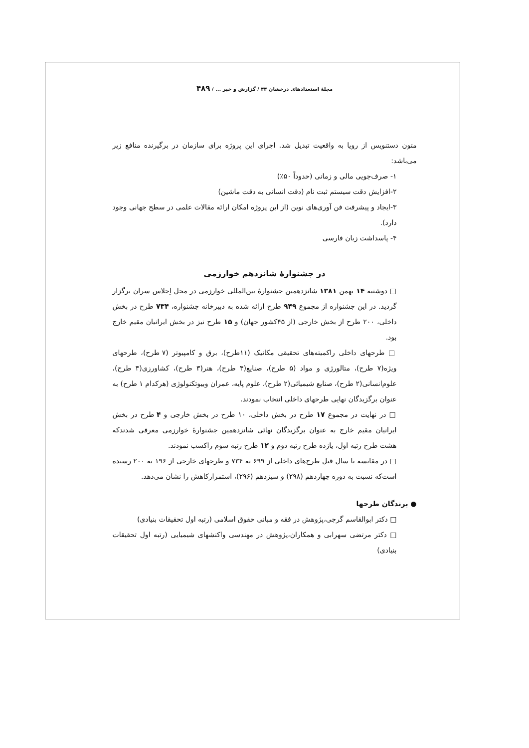مجلهٔ استعدادهای درخشان ۴۴ / گزارش و خبر ... / ۴۸۹
متون دستنویس از رویا به واقعیت تبدیل شد. اجرای این پروژه برای سازمان در برگیرنده منافع زیر می‌باشد:
۱- صرف‌جویی مالی و زمانی (حدوداً ۵۰٪)
۲-افزایش دقت سیستم ثبت نام (دقت انسانی به دقت ماشین)
۳-ایجاد و پیشرفت فن آوری‌های نوین (از این پروژه امکان ارائه مقالات علمی در سطح جهانی وجود دارد).
۴- پاسداشت زبان فارسی
در جشنوارهٔ شانزدهم خوارزمی
□ دوشنبه ۱۴ بهمن ۱۳۸۱ شانزدهمین جشنوارهٔ بین‌المللی خوارزمی در محل اِجلاس سران برگزار گردید. در این جشنواره از مجموع ۹۴۹ طرح ارائه شده به دبیرخانه جشنواره، ۷۳۴ طرح در بخش داخلی، ۲۰۰ طرح از بخش خارجی (از ۴۵کشور جهان) و ۱۵ طرح نیز در بخش ایرانیان مقیم خارج بود.
□ طرحهای داخلی راکمیته‌های تحقیقی مکانیک (۱۱طرح)، برق و کامپیوتر (۷ طرح)، طرحهای ویژه(۷ طرح)، متالورژی و مواد (۵ طرح)، صنایع(۴ طرح)، هنر(۳ طرح)، کشاورزی(۳ طرح)، علوم‌انسانی(۲ طرح)، صنایع شیمیائی(۲ طرح)، علوم پایه، عمران وبیوتکنولوژی (هرکدام ۱ طرح) به عنوان برگزیدگان نهایی طرحهای داخلی انتخاب نمودند.
□ در نهایت در مجموع ۱۷ طرح در بخش داخلی، ۱۰ طرح در بخش خارجی و ۴ طرح در بخش ایرانیان مقیم خارج به عنوان برگزیدگان نهائی شانزدهمین جشنوارهٔ خوارزمی معرفی شدندکه هشت طرح رتبه اول، یازده طرح رتبه دوم و ۱۲ طرح رتبه سوم راکسب نمودند.
□ در مقایسه با سال قبل طرح‌های داخلی از ۶۹۹ به ۷۳۴ و طرحهای خارجی از ۱۹۶ به ۲۰۰ رسیده است‌که نسبت به دوره چهاردهم (۲۹۸) و سیزدهم (۲۹۶)، استمرارکاهش را نشان می‌دهد.
● برندگان طرحها
□ دکتر ابوالقاسم گرجی،پژوهش در فقه و مبانی حقوق اسلامی (رتبه اول تحقیقات بنیادی)
□ دکتر مرتضی سهرابی و همکاران،پژوهش در مهندسی واکنشهای شیمیایی (رتبه اول تحقیقات بنیادی)